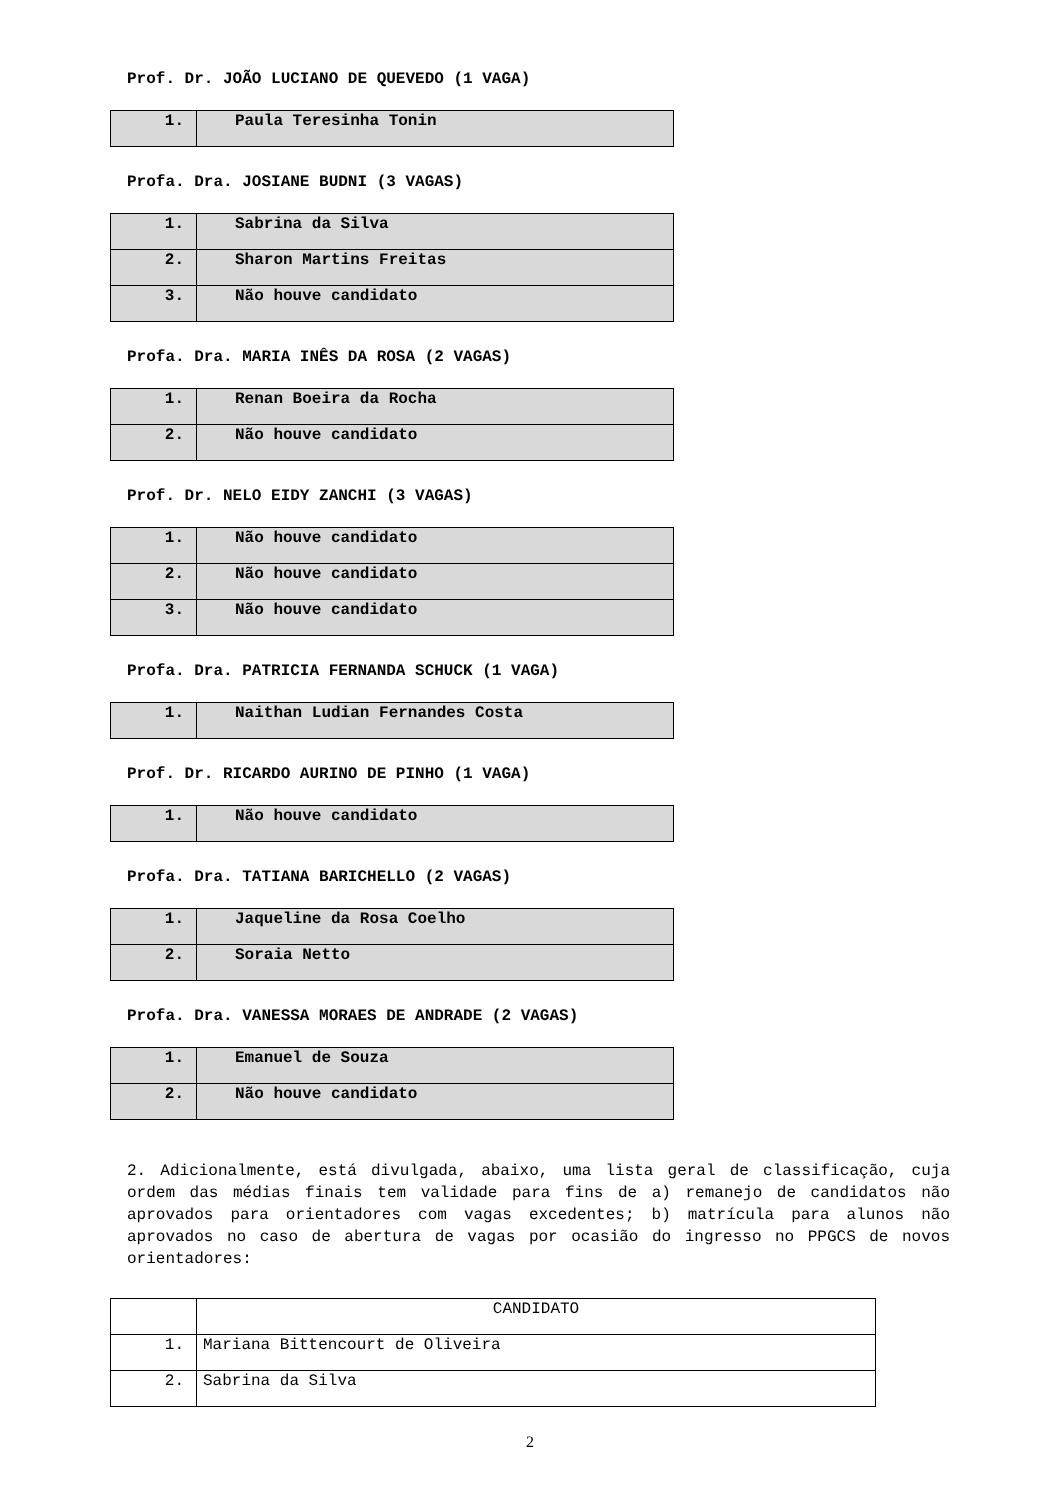Prof. Dr. JOÃO LUCIANO DE QUEVEDO (1 VAGA)
| 1. | Paula Teresinha Tonin |
Profa. Dra. JOSIANE BUDNI (3 VAGAS)
| 1. | Sabrina da Silva |
| 2. | Sharon Martins Freitas |
| 3. | Não houve candidato |
Profa. Dra. MARIA INÊS DA ROSA (2 VAGAS)
| 1. | Renan Boeira da Rocha |
| 2. | Não houve candidato |
Prof. Dr. NELO EIDY ZANCHI (3 VAGAS)
| 1. | Não houve candidato |
| 2. | Não houve candidato |
| 3. | Não houve candidato |
Profa. Dra. PATRICIA FERNANDA SCHUCK (1 VAGA)
| 1. | Naithan Ludian Fernandes Costa |
Prof. Dr. RICARDO AURINO DE PINHO (1 VAGA)
| 1. | Não houve candidato |
Profa. Dra. TATIANA BARICHELLO (2 VAGAS)
| 1. | Jaqueline da Rosa Coelho |
| 2. | Soraia Netto |
Profa. Dra. VANESSA MORAES DE ANDRADE (2 VAGAS)
| 1. | Emanuel de Souza |
| 2. | Não houve candidato |
2. Adicionalmente, está divulgada, abaixo, uma lista geral de classificação, cuja ordem das médias finais tem validade para fins de a) remanejo de candidatos não aprovados para orientadores com vagas excedentes; b) matrícula para alunos não aprovados no caso de abertura de vagas por ocasião do ingresso no PPGCS de novos orientadores:
| | CANDIDATO |
| 1. | Mariana Bittencourt de Oliveira |
| 2. | Sabrina da Silva |
2